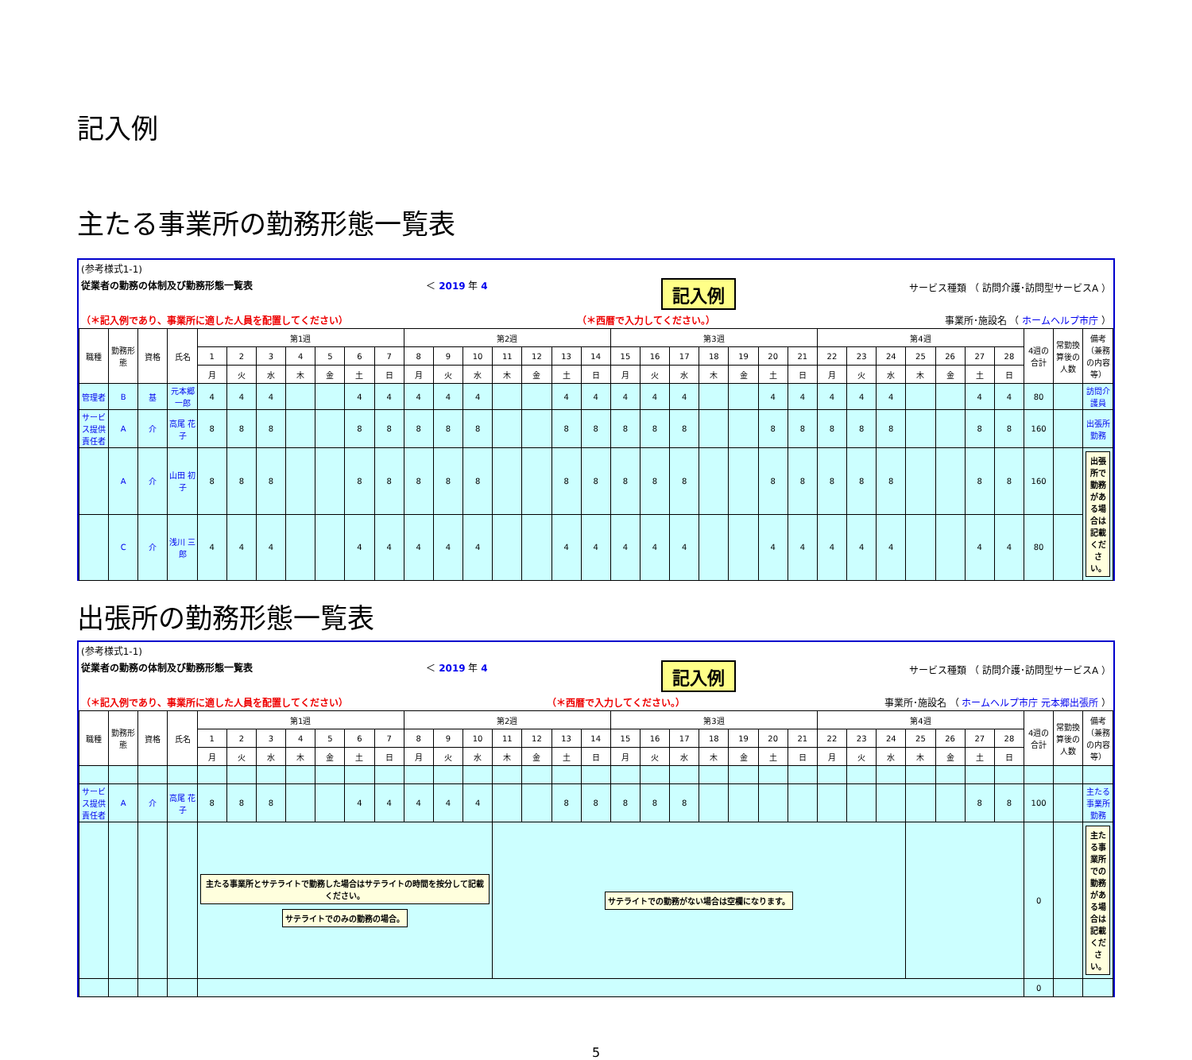記入例
主たる事業所の勤務形態一覧表
(参考様式1-1)
従業者の勤務の体制及び勤務形態一覧表 ＜ 2019 年 4 記入例 サービス種類 （ 訪問介護･訪問型サービスA ）
（＊記入例であり、事業所に適した人員を配置してください） （＊西暦で入力してください。） 事業所･施設名 （ ホームヘルプ市庁 ）
| 職種 | 勤務形態 | 資格 | 氏名 | 第1週 | | | | | | | 第2週 | | | | | | | 第3週 | | | | | | | 第4週 | | | | | | | 4週の合計 | 常勤換算後の人数 | 備考 （兼務の内容等） |
| --- | --- | --- | --- | --- | --- | --- | --- | --- | --- | --- | --- | --- | --- | --- | --- | --- | --- | --- | --- | --- | --- | --- | --- | --- | --- | --- | --- | --- | --- | --- | --- | --- | --- | --- |
| | | | | 1 | 2 | 3 | 4 | 5 | 6 | 7 | 8 | 9 | 10 | 11 | 12 | 13 | 14 | 15 | 16 | 17 | 18 | 19 | 20 | 21 | 22 | 23 | 24 | 25 | 26 | 27 | 28 | | | |
| | | | | 月 | 火 | 水 | 木 | 金 | 土 | 日 | 月 | 火 | 水 | 木 | 金 | 土 | 日 | 月 | 火 | 水 | 木 | 金 | 土 | 日 | 月 | 火 | 水 | 木 | 金 | 土 | 日 | | | |
| 管理者 | B | 基 | 元本郷 一郎 | 4 | 4 | 4 | | | 4 | 4 | 4 | 4 | 4 | | | 4 | 4 | 4 | 4 | 4 | | | 4 | 4 | 4 | 4 | 4 | | | 4 | 4 | 80 | | 訪問介護員 |
| サービス提供責任者 | A | 介 | 高尾 花子 | 8 | 8 | 8 | | | 8 | 8 | 8 | 8 | 8 | | | 8 | 8 | 8 | 8 | 8 | | | 8 | 8 | 8 | 8 | 8 | | | 8 | 8 | 160 | | 出張所勤務 |
| | A | 介 | 山田 初子 | 8 | 8 | 8 | | | 8 | 8 | 8 | 8 | 8 | | | 8 | 8 | 8 | 8 | 8 | | | 8 | 8 | 8 | 8 | 8 | | | 8 | 8 | 160 | | 出張所で勤務がある場合は記載ください。 |
| | C | 介 | 浅川 三郎 | 4 | 4 | 4 | | | 4 | 4 | 4 | 4 | 4 | | | 4 | 4 | 4 | 4 | 4 | | | 4 | 4 | 4 | 4 | 4 | | | 4 | 4 | 80 | | |
出張所の勤務形態一覧表
(参考様式1-1)
従業者の勤務の体制及び勤務形態一覧表 ＜ 2019 年 4 記入例 サービス種類 （ 訪問介護･訪問型サービスA ）
（＊記入例であり、事業所に適した人員を配置してください） （＊西暦で入力してください。） 事業所･施設名 （ ホームヘルプ市庁 元本郷出張所 ）
| 職種 | 勤務形態 | 資格 | 氏名 | 第1週 | | | | | | | 第2週 | | | | | | | 第3週 | | | | | | | 第4週 | | | | | | | 4週の合計 | 常勤換算後の人数 | 備考 （兼務の内容等） |
| --- | --- | --- | --- | --- | --- | --- | --- | --- | --- | --- | --- | --- | --- | --- | --- | --- | --- | --- | --- | --- | --- | --- | --- | --- | --- | --- | --- | --- | --- | --- | --- | --- | --- | --- |
| | | | | 1 | 2 | 3 | 4 | 5 | 6 | 7 | 8 | 9 | 10 | 11 | 12 | 13 | 14 | 15 | 16 | 17 | 18 | 19 | 20 | 21 | 22 | 23 | 24 | 25 | 26 | 27 | 28 | | | |
| | | | | 月 | 火 | 水 | 木 | 金 | 土 | 日 | 月 | 火 | 水 | 木 | 金 | 土 | 日 | 月 | 火 | 水 | 木 | 金 | 土 | 日 | 月 | 火 | 水 | 木 | 金 | 土 | 日 | | | |
| サービス提供責任者 | A | 介 | 高尾 花子 | 8 | 8 | 8 | | | 4 | 4 | 4 | 4 | 4 | | | 8 | 8 | 8 | 8 | 8 | | | | | | | | | | 8 | 8 | 100 | | 主たる事業所勤務 |
| | | | | 主たる事業所とサテライトで勤務した場合はサテライトの時間を按分して記載ください。 サテライトでのみの勤務の場合。 | | | | | | | | | | サテライトでの勤務がない場合は空欄になります。 | | | | | | | | | | | | | | | | | | 0 | | 主たる事業所での勤務がある場合は記載ください。 |
| | | | | | | | | | | | | | | | | | | | | | | | | | | | | | | | | 0 | | |
5